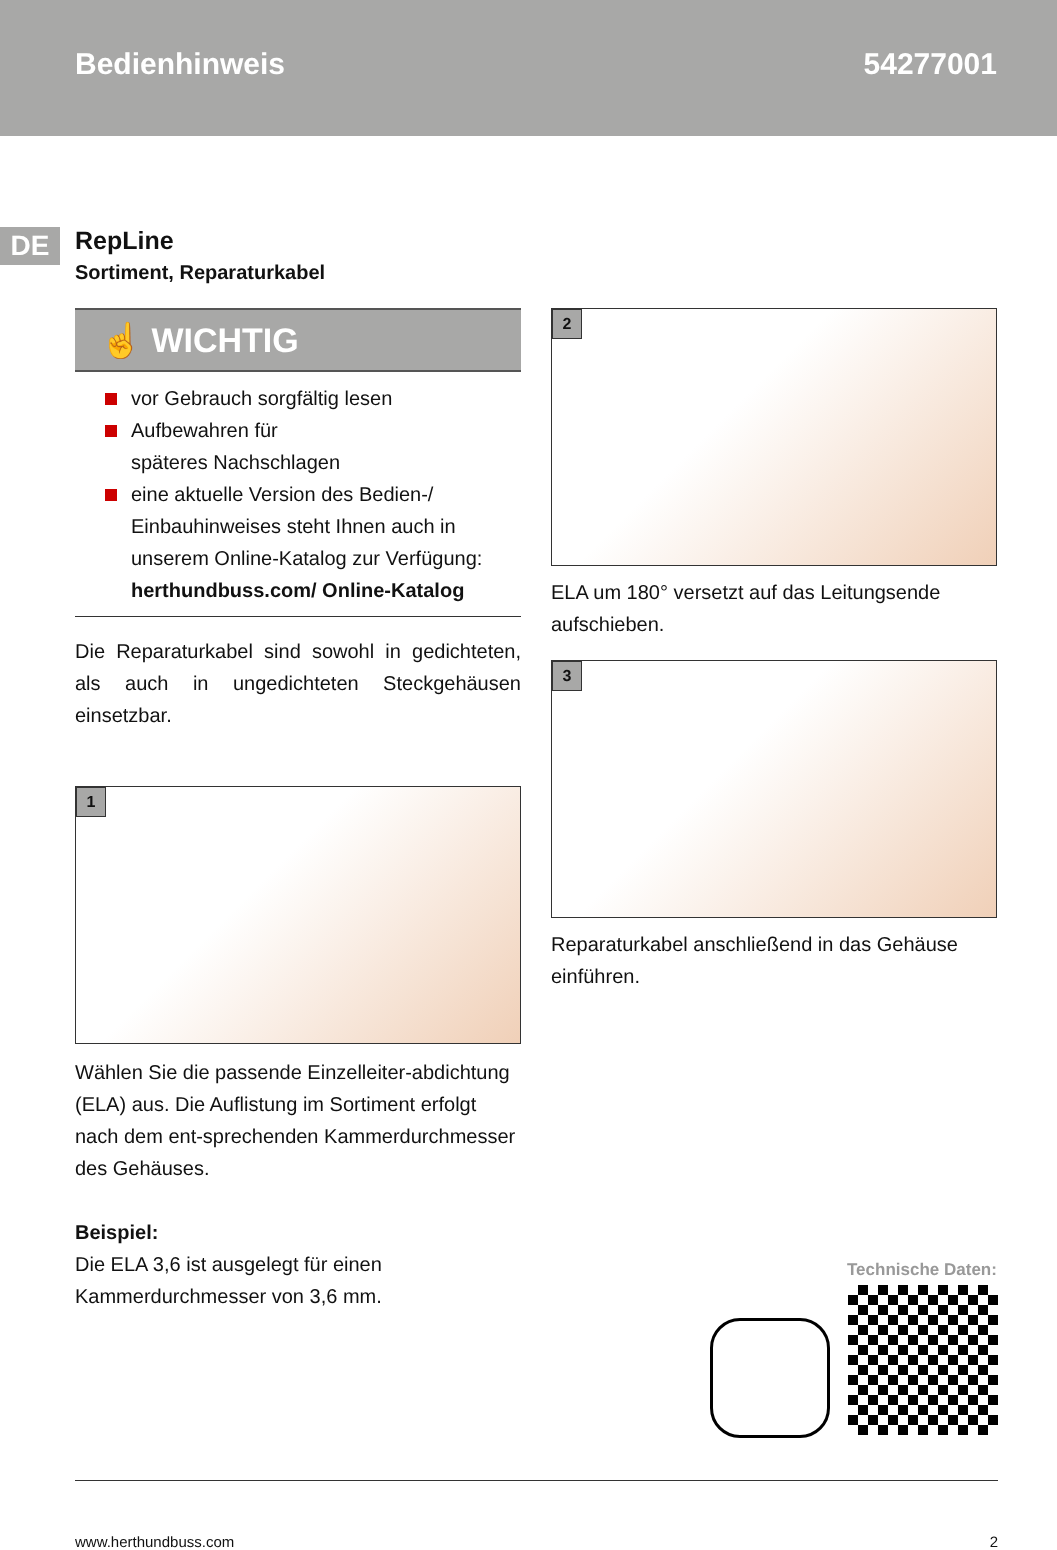Bedienhinweis 54277001
DE
RepLine
Sortiment, Reparaturkabel
☝ WICHTIG
vor Gebrauch sorgfältig lesen
Aufbewahren für
späteres Nachschlagen
eine aktuelle Version des Bedien-/ Einbauhinweises steht Ihnen auch in unserem Online-Katalog zur Verfügung: herthundbuss.com/ Online-Katalog
Die Reparaturkabel sind sowohl in gedichteten, als auch in ungedichteten Steckgehäusen einsetzbar.
1
Wählen Sie die passende Einzelleiter-abdichtung (ELA) aus. Die Auflistung im Sortiment erfolgt nach dem ent-sprechenden Kammerdurchmesser des Gehäuses.
Beispiel:
Die ELA 3,6 ist ausgelegt für einen Kammerdurchmesser von 3,6 mm.
2
ELA um 180° versetzt auf das Leitungsende aufschieben.
3
Reparaturkabel anschließend in das Gehäuse einführen.
Technische Daten:
www.herthundbuss.com 2